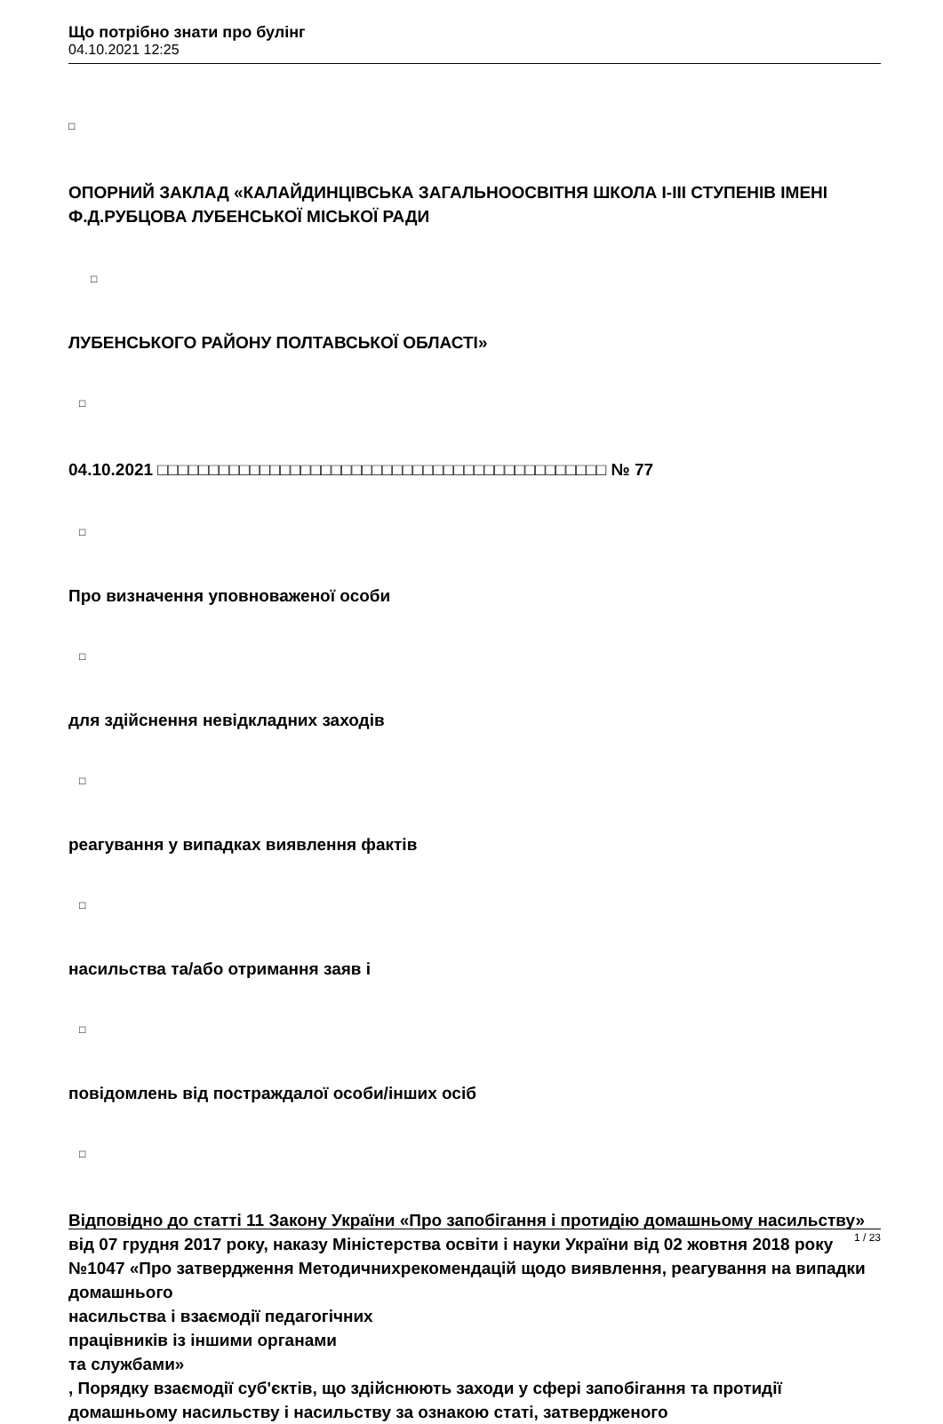Що потрібно знати про булінг
04.10.2021 12:25
□
ОПОРНИЙ ЗАКЛАД «КАЛАЙДИНЦІВСЬКА ЗАГАЛЬНООСВІТНЯ ШКОЛА І-ІІІ СТУПЕНІВ ІМЕНІ Ф.Д.РУБЦОВА ЛУБЕНСЬКОЇ МІСЬКОЇ РАДИ
□
ЛУБЕНСЬКОГО РАЙОНУ ПОЛТАВСЬКОЇ ОБЛАСТІ»
□
04.10.2021 □□□□□□□□□□□□□□□□□□□□□□□□□□□□□□□□□□□□□□□□□□□□ № 77
□
Про визначення уповноваженої особи
□
для здійснення невідкладних заходів
□
реагування у випадках виявлення фактів
□
насильства та/або отримання заяв і
□
повідомлень від постраждалої особи/інших осіб
□
Відповідно до статті 11 Закону України «Про запобігання і протидію домашньому насильству» від 07 грудня 2017 року, наказу Міністерства освіти і науки України від 02 жовтня 2018 року №1047 «Про затвердження Методичнихрекомендацій щодо виявлення, реагування на випадки домашнього
насильства і взаємодії педагогічних
працівників із іншими органами
та службами»
, Порядку взаємодії суб'єктів, що здійснюють заходи у сфері запобігання та протидії домашньому насильству і насильству за ознакою статі, затвердженого
1 / 23